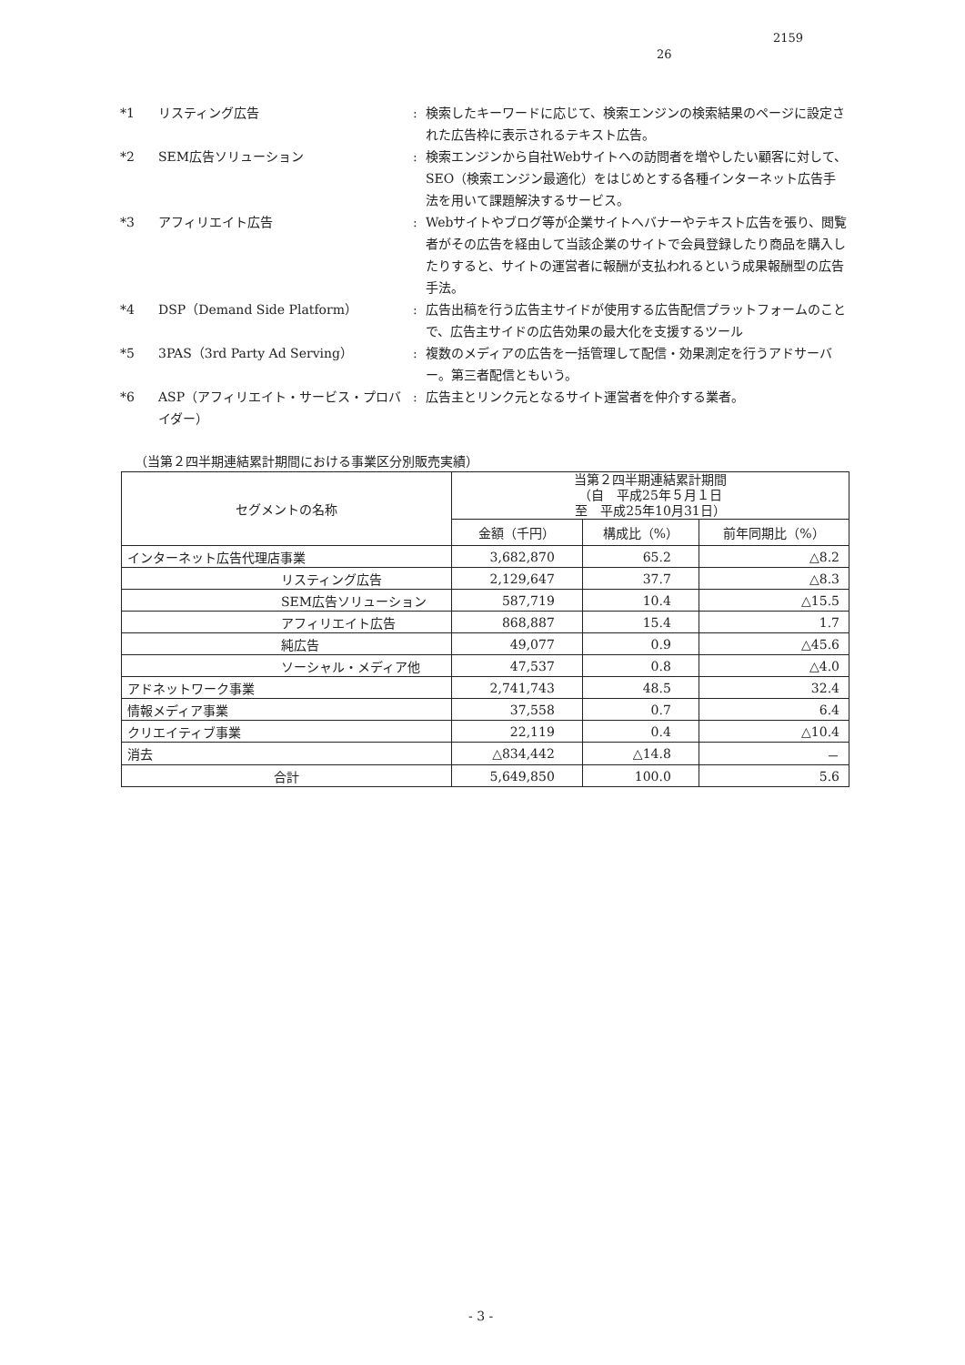2159
26
*1 リスティング広告 : 検索したキーワードに応じて、検索エンジンの検索結果のページに設定された広告枠に表示されるテキスト広告。
*2 SEM広告ソリューション : 検索エンジンから自社Webサイトへの訪問者を増やしたい顧客に対して、SEO（検索エンジン最適化）をはじめとする各種インターネット広告手法を用いて課題解決するサービス。
*3 アフィリエイト広告 : Webサイトやブログ等が企業サイトへバナーやテキスト広告を張り、閲覧者がその広告を経由して当該企業のサイトで会員登録したり商品を購入したりすると、サイトの運営者に報酬が支払われるという成果報酬型の広告手法。
*4 DSP（Demand Side Platform） : 広告出稿を行う広告主サイドが使用する広告配信プラットフォームのことで、広告主サイドの広告効果の最大化を支援するツール
*5 3PAS（3rd Party Ad Serving） : 複数のメディアの広告を一括管理して配信・効果測定を行うアドサーバー。第三者配信ともいう。
*6 ASP（アフィリエイト・サービス・プロバイダー）
: 広告主とリンク元となるサイト運営者を仲介する業者。
（当第２四半期連結累計期間における事業区分別販売実績）
| セグメントの名称 | 当第２四半期連結累計期間 （自 平成25年５月１日 至 平成25年10月31日） | | |
| --- | --- | --- | --- |
| | 金額（千円） | 構成比（%） | 前年同期比（%） |
| インターネット広告代理店事業 | 3,682,870 | 65.2 | △8.2 |
| リスティング広告 | 2,129,647 | 37.7 | △8.3 |
| SEM広告ソリューション | 587,719 | 10.4 | △15.5 |
| アフィリエイト広告 | 868,887 | 15.4 | 1.7 |
| 純広告 | 49,077 | 0.9 | △45.6 |
| ソーシャル・メディア他 | 47,537 | 0.8 | △4.0 |
| アドネットワーク事業 | 2,741,743 | 48.5 | 32.4 |
| 情報メディア事業 | 37,558 | 0.7 | 6.4 |
| クリエイティブ事業 | 22,119 | 0.4 | △10.4 |
| 消去 | △834,442 | △14.8 | － |
| 合計 | 5,649,850 | 100.0 | 5.6 |
- 3 -